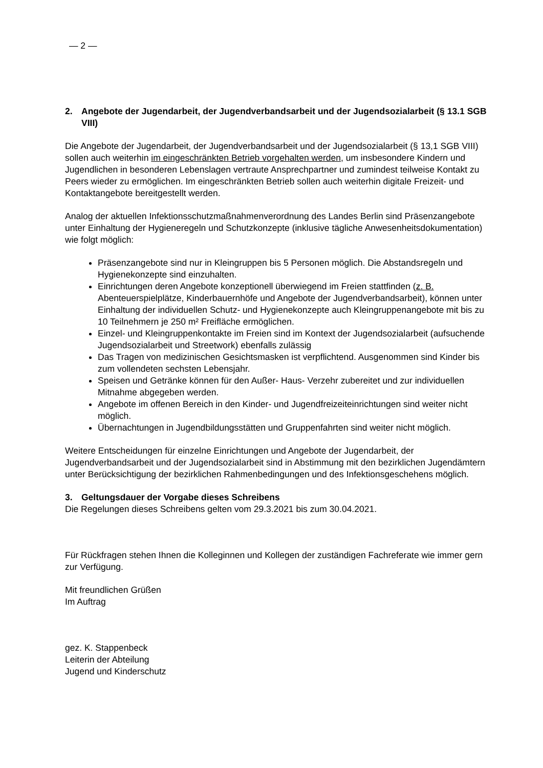— 2 —
2. Angebote der Jugendarbeit, der Jugendverbandsarbeit und der Jugendsozialarbeit (§ 13.1 SGB VIII)
Die Angebote der Jugendarbeit, der Jugendverbandsarbeit und der Jugendsozialarbeit (§ 13,1 SGB VIII) sollen auch weiterhin im eingeschränkten Betrieb vorgehalten werden, um insbesondere Kindern und Jugendlichen in besonderen Lebenslagen vertraute Ansprechpartner und zumindest teilweise Kontakt zu Peers wieder zu ermöglichen. Im eingeschränkten Betrieb sollen auch weiterhin digitale Freizeit- und Kontaktangebote bereitgestellt werden.
Analog der aktuellen Infektionsschutzmaßnahmenverordnung des Landes Berlin sind Präsenzangebote unter Einhaltung der Hygieneregeln und Schutzkonzepte (inklusive tägliche Anwesenheitsdokumentation) wie folgt möglich:
Präsenzangebote sind nur in Kleingruppen bis 5 Personen möglich. Die Abstandsregeln und Hygienekonzepte sind einzuhalten.
Einrichtungen deren Angebote konzeptionell überwiegend im Freien stattfinden (z. B. Abenteuerspielplätze, Kinderbauernhöfe und Angebote der Jugendverbandsarbeit), können unter Einhaltung der individuellen Schutz- und Hygienekonzepte auch Kleingruppenangebote mit bis zu 10 Teilnehmern je 250 m² Freifläche ermöglichen.
Einzel- und Kleingruppenkontakte im Freien sind im Kontext der Jugendsozialarbeit (aufsuchende Jugendsozialarbeit und Streetwork) ebenfalls zulässig
Das Tragen von medizinischen Gesichtsmasken ist verpflichtend. Ausgenommen sind Kinder bis zum vollendeten sechsten Lebensjahr.
Speisen und Getränke können für den Außer- Haus- Verzehr zubereitet und zur individuellen Mitnahme abgegeben werden.
Angebote im offenen Bereich in den Kinder- und Jugendfreizeiteinrichtungen sind weiter nicht möglich.
Übernachtungen in Jugendbildungsstätten und Gruppenfahrten sind weiter nicht möglich.
Weitere Entscheidungen für einzelne Einrichtungen und Angebote der Jugendarbeit, der Jugendverbandsarbeit und der Jugendsozialarbeit sind in Abstimmung mit den bezirklichen Jugendämtern unter Berücksichtigung der bezirklichen Rahmenbedingungen und des Infektionsgeschehens möglich.
3. Geltungsdauer der Vorgabe dieses Schreibens
Die Regelungen dieses Schreibens gelten vom 29.3.2021 bis zum 30.04.2021.
Für Rückfragen stehen Ihnen die Kolleginnen und Kollegen der zuständigen Fachreferate wie immer gern zur Verfügung.
Mit freundlichen Grüßen
Im Auftrag
gez. K. Stappenbeck
Leiterin der Abteilung
Jugend und Kinderschutz